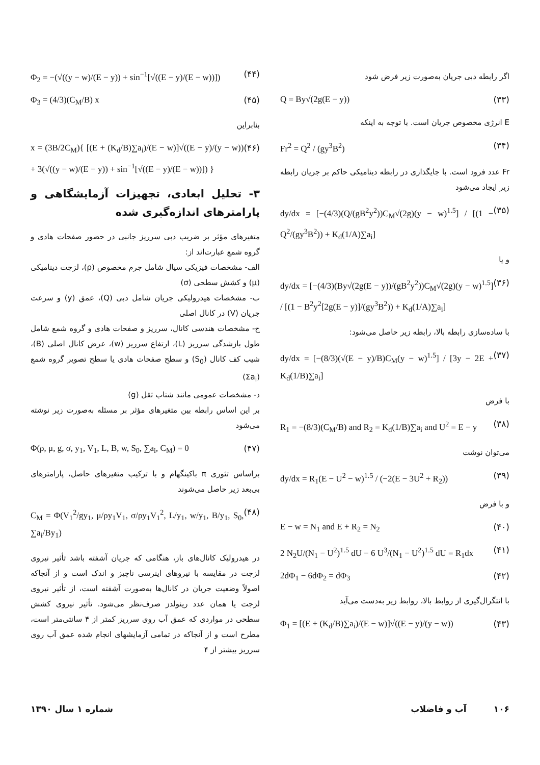اگر رابطه دبی جریان به‌صورت زیر فرض شود
Q = By√(2g(E − y)) (۳۳)
E انرژی مخصوص جریان است. با توجه به اینکه
Fr<sup>2</sup> = Q<sup>2</sup> / (gy<sup>3</sup>B<sup>2</sup>) (۳۴)
Fr عدد فرود است. با جایگذاری در رابطه دینامیکی حاکم بر جریان رابطه زیر ایجاد می‌شود
dy/dx = [−(4/3)(Q/(gB<sup>2</sup>y<sup>2</sup>))C<sub>M</sub>√(2g)(y − w)<sup>1.5</sup>] / [(1 − Q<sup>2</sup>/(gy<sup>3</sup>B<sup>2</sup>)) + K<sub>d</sub>(1/A)∑a<sub>i</sub>] (۳۵)
و یا
dy/dx = [−(4/3)(By√(2g(E − y))/(gB<sup>2</sup>y<sup>2</sup>))C<sub>M</sub>√(2g)(y − w)<sup>1.5</sup>] / [(1 − B<sup>2</sup>y<sup>2</sup>[2g(E − y)]/(gy<sup>3</sup>B<sup>2</sup>)) + K<sub>d</sub>(1/A)∑a<sub>i</sub>] (۳۶)
با ساده‌سازی رابطه بالا، رابطه زیر حاصل می‌شود:
dy/dx = [−(8/3)(√(E − y)/B)C<sub>M</sub>(y − w)<sup>1.5</sup>] / [3y − 2E + K<sub>d</sub>(1/B)∑a<sub>i</sub>] (۳۷)
با فرض
R<sub>1</sub> = −(8/3)(C<sub>M</sub>/B) and R<sub>2</sub> = K<sub>d</sub>(1/B)∑a<sub>i</sub> and U<sup>2</sup> = E − y (۳۸)
می‌توان نوشت
dy/dx = R<sub>1</sub>(E − U<sup>2</sup> − w)<sup>1.5</sup> / (−2(E − 3U<sup>2</sup> + R<sub>2</sub>)) (۳۹)
و با فرض
E − w = N<sub>1</sub> and E + R<sub>2</sub> = N<sub>2</sub> (۴۰)
2 N<sub>2</sub>U/(N<sub>1</sub> − U<sup>2</sup>)<sup>1.5</sup> dU − 6 U<sup>3</sup>/(N<sub>1</sub> − U<sup>2</sup>)<sup>1.5</sup> dU = R<sub>1</sub>dx (۴۱)
2dΦ<sub>1</sub> − 6dΦ<sub>2</sub> = dΦ<sub>3</sub> (۴۲)
با انتگرال‌گیری از روابط بالا، روابط زیر به‌دست می‌آید
Φ<sub>1</sub> = [(E + (K<sub>d</sub>/B)∑a<sub>i</sub>)/(E − w)]√((E − y)/(y − w)) (۴۳)
Φ<sub>2</sub> = −(√((y − w)/(E − y)) + sin<sup>−1</sup>[√((E − y)/(E − w))]) (۴۴)
Φ<sub>3</sub> = (4/3)(C<sub>M</sub>/B) x (۴۵)
بنابراین
x = (3B/2C<sub>M</sub>){ [(E + (K<sub>d</sub>/B)∑a<sub>i</sub>)/(E − w)]√((E − y)/(y − w)) + 3(√((y − w)/(E − y)) + sin<sup>−1</sup>[√((E − y)/(E − w))]) } (۴۶)
۳- تحلیل ابعادی، تجهیزات آزمایشگاهی و پارامترهای اندازه‌گیری شده
متغیرهای مؤثر بر ضریب دبی سرریز جانبی در حضور صفحات هادی و گروه شمع عبارت‌اند از:
الف- مشخصات فیزیکی سیال شامل جرم مخصوص (ρ)، لزجت دینامیکی (μ) و کشش سطحی (σ)
ب- مشخصات هیدرولیکی جریان شامل دبی (Q)، عمق (y) و سرعت جریان (V) در کانال اصلی
ج- مشخصات هندسی کانال، سرریز و صفحات هادی و گروه شمع شامل طول بازشدگی سرریز (L)، ارتفاع سرریز (w)، عرض کانال اصلی (B)، شیب کف کانال (S<sub>0</sub>) و سطح صفحات هادی یا سطح تصویر گروه شمع (Σa<sub>i</sub>)
د- مشخصات عمومی مانند شتاب ثقل (g)
بر این اساس رابطه بین متغیرهای مؤثر بر مسئله به‌صورت زیر نوشته می‌شود
Φ(ρ, μ, g, σ, y<sub>1</sub>, V<sub>1</sub>, L, B, w, S<sub>0</sub>, ∑a<sub>i</sub>, C<sub>M</sub>) = 0 (۴۷)
براساس تئوری π باکینگهام و با ترکیب متغیرهای حاصل، پارامترهای بی‌بعد زیر حاصل می‌شوند
C<sub>M</sub> = Φ(V<sub>1</sub><sup>2</sup>/gy<sub>1</sub>, μ/ρy<sub>1</sub>V<sub>1</sub>, σ/ρy<sub>1</sub>V<sub>1</sub><sup>2</sup>, L/y<sub>1</sub>, w/y<sub>1</sub>, B/y<sub>1</sub>, S<sub>0</sub>, ∑a<sub>i</sub>/By<sub>1</sub>) (۴۸)
در هیدرولیک کانال‌های باز، هنگامی که جریان آشفته باشد تأثیر نیروی لزجت در مقایسه با نیروهای اینرسی ناچیز و اندک است و از آنجاکه اصولاً وضعیت جریان در کانال‌ها به‌صورت آشفته است، از تأثیر نیروی لزجت یا همان عدد رینولدز صرف‌نظر می‌شود. تأثیر نیروی کشش سطحی در مواردی که عمق آب روی سرریز کمتر از ۴ سانتی‌متر است، مطرح است و از آنجاکه در تمامی آزمایشهای انجام شده عمق آب روی سرریز بیشتر از ۴
۱۰۶ آب و فاضلاب شماره ۱ سال ۱۳۹۰